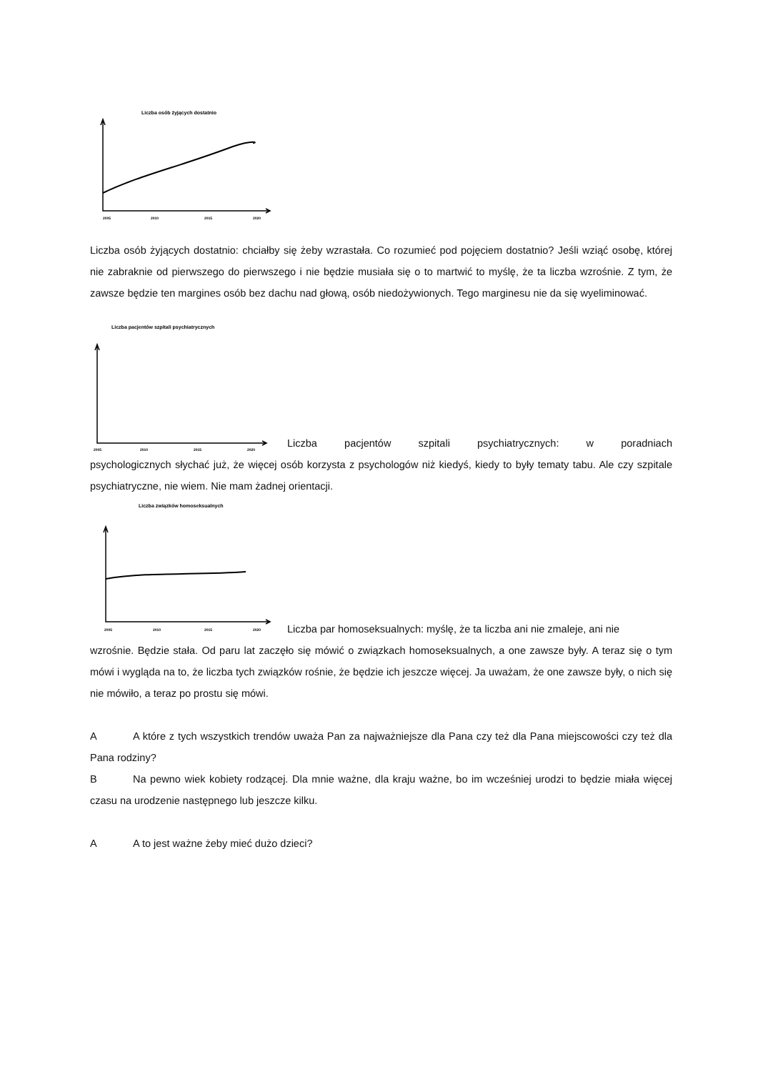Liczba osób żyjących dostatnio
2005
2010
2015
2020
Liczba osób żyjących dostatnio: chciałby się żeby wzrastała. Co rozumieć pod pojęciem dostatnio? Jeśli wziąć osobę, której nie zabraknie od pierwszego do pierwszego i nie będzie musiała się o to martwić to myślę, że ta liczba wzrośnie. Z tym, że zawsze będzie ten margines osób bez dachu nad głową, osób niedożywionych. Tego marginesu nie da się wyeliminować.
Liczba pacjentów szpitali psychiatrycznych
2005
2010
2015
2020
Liczba pacjentów szpitali psychiatrycznych: w poradniach
psychologicznych słychać już, że więcej osób korzysta z psychologów niż kiedyś, kiedy to były tematy tabu. Ale czy szpitale psychiatryczne, nie wiem. Nie mam żadnej orientacji.
Liczba związków homoseksualnych
2005
2010
2015
2020
Liczba par homoseksualnych: myślę, że ta liczba ani nie zmaleje, ani nie
wzrośnie. Będzie stała. Od paru lat zaczęło się mówić o związkach homoseksualnych, a one zawsze były. A teraz się o tym mówi i wygląda na to, że liczba tych związków rośnie, że będzie ich jeszcze więcej. Ja uważam, że one zawsze były, o nich się nie mówiło, a teraz po prostu się mówi.
A A które z tych wszystkich trendów uważa Pan za najważniejsze dla Pana czy też dla Pana miejscowości czy też dla Pana rodziny?
B Na pewno wiek kobiety rodzącej. Dla mnie ważne, dla kraju ważne, bo im wcześniej urodzi to będzie miała więcej czasu na urodzenie następnego lub jeszcze kilku.
A A to jest ważne żeby mieć dużo dzieci?